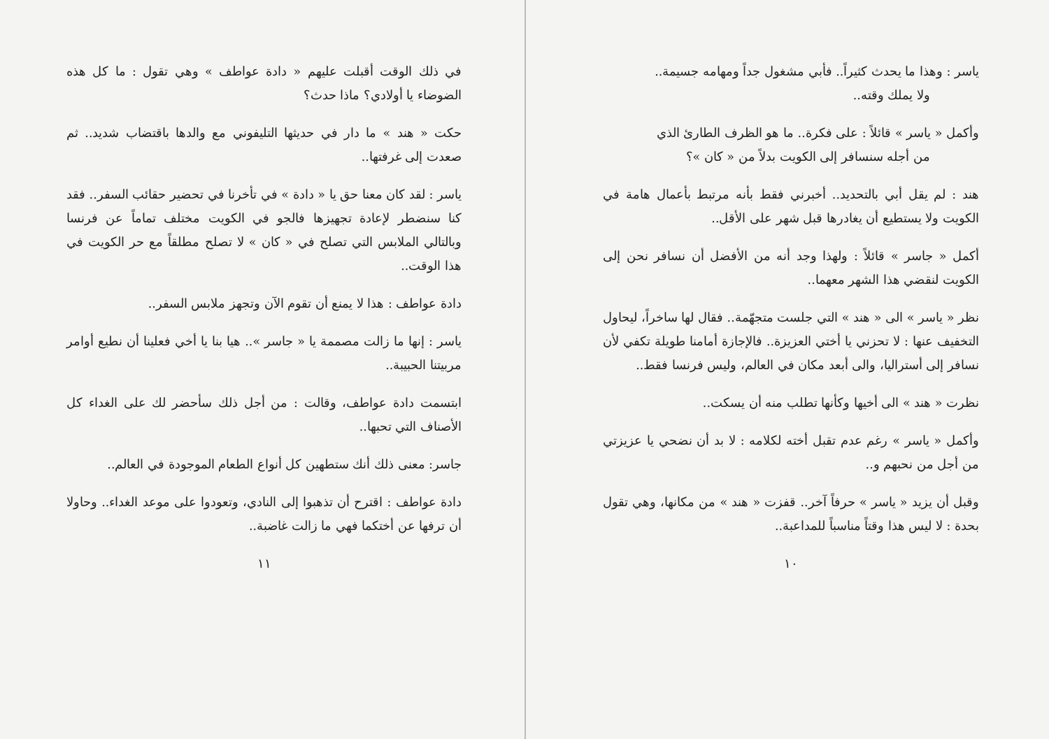ياسر : وهذا ما يحدث كثيراً.. فأبي مشغول جداً ومهامه جسيمة..
ولا يملك وقته..
وأكمل « ياسر » قائلاً : على فكرة.. ما هو الظرف الطارئ الذي
من أجله سنسافر إلى الكويت بدلاً من « كان »؟
هند : لم يقل أبي بالتحديد.. أخبرني فقط بأنه مرتبط بأعمال هامة في الكويت ولا يستطيع أن يغادرها قبل شهر على الأقل..
أكمل « جاسر » قائلاً : ولهذا وجد أنه من الأفضل أن نسافر نحن إلى الكويت لنقضي هذا الشهر معهما..
نظر « ياسر » الى « هند » التي جلست متجهّمة.. فقال لها ساخراً، ليحاول التخفيف عنها : لا تحزني يا أختي العزيزة.. فالإجازة أمامنا طويلة تكفي لأن نسافر إلى أستراليا، والى أبعد مكان في العالم، وليس فرنسا فقط..
نظرت « هند » الى أخيها وكأنها تطلب منه أن يسكت..
وأكمل « ياسر » رغم عدم تقبل أخته لكلامه : لا بد أن نضحي يا عزيزتي من أجل من نحبهم و..
وقبل أن يزيد « ياسر » حرفاً آخر.. قفزت « هند » من مكانها، وهي تقول بحدة : لا ليس هذا وقتاً مناسباً للمداعبة..
١٠
في ذلك الوقت أقبلت عليهم « دادة عواطف » وهي تقول : ما كل هذه الضوضاء يا أولادي؟ ماذا حدث؟
حكت « هند » ما دار في حديثها التليفوني مع والدها باقتضاب شديد.. ثم صعدت إلى غرفتها..
ياسر : لقد كان معنا حق يا « دادة » في تأخرنا في تحضير حقائب السفر.. فقد كنا سنضطر لإعادة تجهيزها فالجو في الكويت مختلف تماماً عن فرنسا وبالتالي الملابس التي تصلح في « كان » لا تصلح مطلقاً مع حر الكويت في هذا الوقت..
دادة عواطف : هذا لا يمنع أن تقوم الآن وتجهز ملابس السفر..
ياسر : إنها ما زالت مصممة يا « جاسر ».. هيا بنا يا أخي فعلينا أن نطيع أوامر مربيتنا الحبيبة..
ابتسمت دادة عواطف، وقالت : من أجل ذلك سأحضر لك على الغداء كل الأصناف التي تحبها..
جاسر: معنى ذلك أنك ستطهين كل أنواع الطعام الموجودة في العالم..
دادة عواطف : اقترح أن تذهبوا إلى النادي، وتعودوا على موعد الغداء.. وحاولا أن ترفها عن أختكما فهي ما زالت غاضبة..
١١